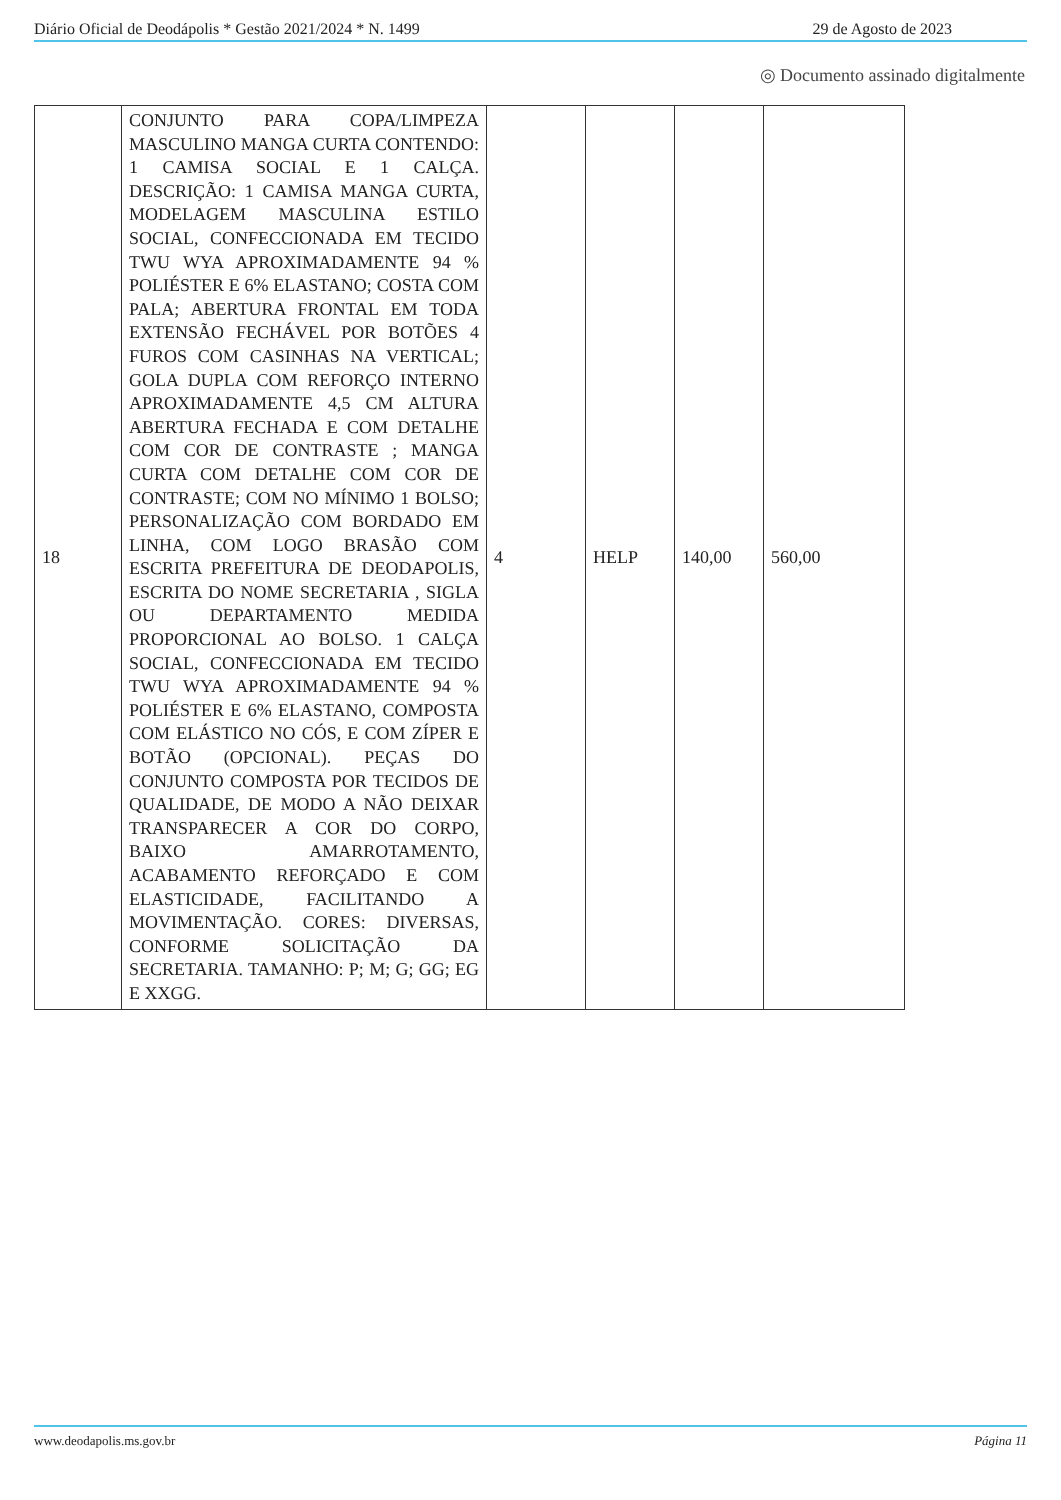Diário Oficial de Deodápolis * Gestão 2021/2024 * N. 1499 29 de Agosto de 2023
◎ Documento assinado digitalmente
| 18 | CONJUNTO PARA COPA/LIMPEZA MASCULINO MANGA CURTA CONTENDO: 1 CAMISA SOCIAL E 1 CALÇA. DESCRIÇÃO: 1 CAMISA MANGA CURTA, MODELAGEM MASCULINA ESTILO SOCIAL, CONFECCIONADA EM TECIDO TWU WYA APROXIMADAMENTE 94 % POLIÉSTER E 6% ELASTANO; COSTA COM PALA; ABERTURA FRONTAL EM TODA EXTENSÃO FECHÁVEL POR BOTÕES 4 FUROS COM CASINHAS NA VERTICAL; GOLA DUPLA COM REFORÇO INTERNO APROXIMADAMENTE 4,5 CM ALTURA ABERTURA FECHADA E COM DETALHE COM COR DE CONTRASTE ; MANGA CURTA COM DETALHE COM COR DE CONTRASTE; COM NO MÍNIMO 1 BOLSO; PERSONALIZAÇÃO COM BORDADO EM LINHA, COM LOGO BRASÃO COM ESCRITA PREFEITURA DE DEODAPOLIS, ESCRITA DO NOME SECRETARIA , SIGLA OU DEPARTAMENTO MEDIDA PROPORCIONAL AO BOLSO. 1 CALÇA SOCIAL, CONFECCIONADA EM TECIDO TWU WYA APROXIMADAMENTE 94 % POLIÉSTER E 6% ELASTANO, COMPOSTA COM ELÁSTICO NO CÓS, E COM ZÍPER E BOTÃO (OPCIONAL). PEÇAS DO CONJUNTO COMPOSTA POR TECIDOS DE QUALIDADE, DE MODO A NÃO DEIXAR TRANSPARECER A COR DO CORPO, BAIXO AMARROTAMENTO, ACABAMENTO REFORÇADO E COM ELASTICIDADE, FACILITANDO A MOVIMENTAÇÃO. CORES: DIVERSAS, CONFORME SOLICITAÇÃO DA SECRETARIA. TAMANHO: P; M; G; GG; EG E XXGG. | 4 | HELP | 140,00 | 560,00 |
www.deodapolis.ms.gov.br Página 11